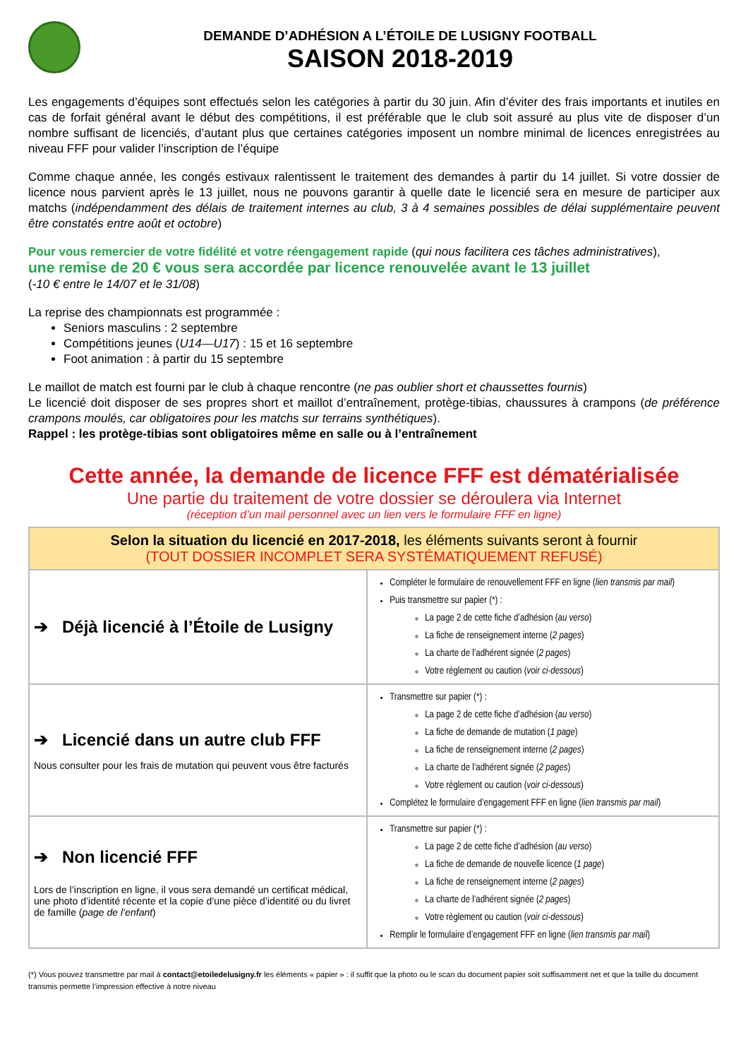DEMANDE D’ADHÉSION A L’ÉTOILE DE LUSIGNY FOOTBALL
SAISON 2018-2019
Les engagements d’équipes sont effectués selon les catégories à partir du 30 juin. Afin d’éviter des frais importants et inutiles en cas de forfait général avant le début des compétitions, il est préférable que le club soit assuré au plus vite de disposer d’un nombre suffisant de licenciés, d’autant plus que certaines catégories imposent un nombre minimal de licences enregistrées au niveau FFF pour valider l’inscription de l’équipe
Comme chaque année, les congés estivaux ralentissent le traitement des demandes à partir du 14 juillet. Si votre dossier de licence nous parvient après le 13 juillet, nous ne pouvons garantir à quelle date le licencié sera en mesure de participer aux matchs (indépendamment des délais de traitement internes au club, 3 à 4 semaines possibles de délai supplémentaire peuvent être constatés entre août et octobre)
Pour vous remercier de votre fidélité et votre réengagement rapide (qui nous facilitera ces tâches administratives),
une remise de 20 € vous sera accordée par licence renouvelée avant le 13 juillet
(-10 € entre le 14/07 et le 31/08)
La reprise des championnats est programmée :
Seniors masculins : 2 septembre
Compétitions jeunes (U14—U17) : 15 et 16 septembre
Foot animation : à partir du 15 septembre
Le maillot de match est fourni par le club à chaque rencontre (ne pas oublier short et chaussettes fournis)
Le licencié doit disposer de ses propres short et maillot d’entraînement, protège-tibias, chaussures à crampons (de préférence crampons moulés, car obligatoires pour les matchs sur terrains synthétiques).
Rappel : les protège-tibias sont obligatoires même en salle ou à l’entraînement
Cette année, la demande de licence FFF est dématérialisée
Une partie du traitement de votre dossier se déroulera via Internet
(réception d’un mail personnel avec un lien vers le formulaire FFF en ligne)
| Selon la situation du licencié en 2017-2018, les éléments suivants seront à fournir (TOUT DOSSIER INCOMPLET SERA SYSTÉMATIQUEMENT REFUSÉ) | |
| --- | --- |
| ➔ Déjà licencié à l’Étoile de Lusigny | Compléter le formulaire de renouvellement FFF en ligne ( lien transmis par mail ) Puis transmettre sur papier (*) : La page 2 de cette fiche d’adhésion ( au verso ) La fiche de renseignement interne ( 2 pages ) La charte de l’adhérent signée ( 2 pages ) Votre règlement ou caution ( voir ci-dessous ) |
| ➔ Licencié dans un autre club FFF Nous consulter pour les frais de mutation qui peuvent vous être facturés | Transmettre sur papier (*) : La page 2 de cette fiche d’adhésion ( au verso ) La fiche de demande de mutation ( 1 page ) La fiche de renseignement interne ( 2 pages ) La charte de l’adhérent signée ( 2 pages ) Votre règlement ou caution ( voir ci-dessous ) Complétez le formulaire d’engagement FFF en ligne ( lien transmis par mail ) |
| ➔ Non licencié FFF Lors de l’inscription en ligne, il vous sera demandé un certificat médical, une photo d’identité récente et la copie d’une pièce d’identité ou du livret de famille ( page de l’enfant ) | Transmettre sur papier (*) : La page 2 de cette fiche d’adhésion ( au verso ) La fiche de demande de nouvelle licence ( 1 page ) La fiche de renseignement interne ( 2 pages ) La charte de l’adhérent signée ( 2 pages ) Votre règlement ou caution ( voir ci-dessous ) Remplir le formulaire d’engagement FFF en ligne ( lien transmis par mail ) |
(*) Vous pouvez transmettre par mail à contact@etoiledelusigny.fr les éléments « papier » : il suffit que la photo ou le scan du document papier soit suffisamment net et que la taille du document transmis permette l’impression effective à notre niveau